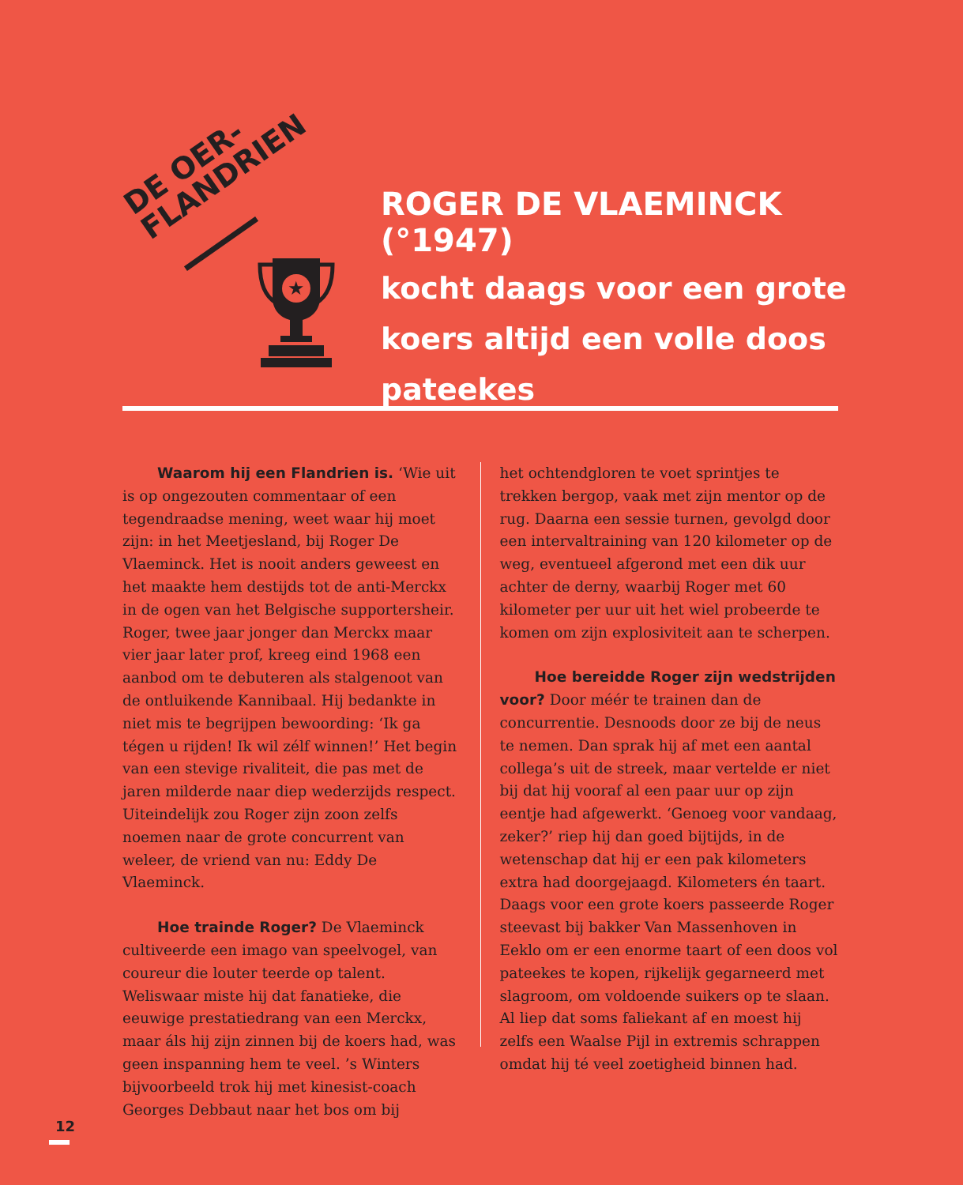DE OER-
FLANDRIEN
★
ROGER DE VLAEMINCK (°1947)
kocht daags voor een grote koers altijd een volle doos pateekes
Waarom hij een Flandrien is. ‘Wie uit is op ongezouten commentaar of een tegendraadse mening, weet waar hij moet zijn: in het Meetjesland, bij Roger De Vlaeminck. Het is nooit anders geweest en het maakte hem destijds tot de anti-Merckx in de ogen van het Belgische supportersheir. Roger, twee jaar jonger dan Merckx maar vier jaar later prof, kreeg eind 1968 een aanbod om te debuteren als stalgenoot van de ontluikende Kannibaal. Hij bedankte in niet mis te begrijpen bewoording: ‘Ik ga tégen u rijden! Ik wil zélf winnen!’ Het begin van een stevige rivaliteit, die pas met de jaren milderde naar diep wederzijds respect. Uiteindelijk zou Roger zijn zoon zelfs noemen naar de grote concurrent van weleer, de vriend van nu: Eddy De Vlaeminck.
Hoe trainde Roger? De Vlaeminck cultiveerde een imago van speelvogel, van coureur die louter teerde op talent. Weliswaar miste hij dat fanatieke, die eeuwige prestatiedrang van een Merckx, maar áls hij zijn zinnen bij de koers had, was geen inspanning hem te veel. ’s Winters bijvoorbeeld trok hij met kinesist-coach Georges Debbaut naar het bos om bij
het ochtendgloren te voet sprintjes te trekken bergop, vaak met zijn mentor op de rug. Daarna een sessie turnen, gevolgd door een intervaltraining van 120 kilometer op de weg, eventueel afgerond met een dik uur achter de derny, waarbij Roger met 60 kilometer per uur uit het wiel probeerde te komen om zijn explosiviteit aan te scherpen.
Hoe bereidde Roger zijn wedstrijden voor? Door méér te trainen dan de concurrentie. Desnoods door ze bij de neus te nemen. Dan sprak hij af met een aantal collega’s uit de streek, maar vertelde er niet bij dat hij vooraf al een paar uur op zijn eentje had afgewerkt. ‘Genoeg voor vandaag, zeker?’ riep hij dan goed bijtijds, in de wetenschap dat hij er een pak kilometers extra had doorgejaagd. Kilometers én taart. Daags voor een grote koers passeerde Roger steevast bij bakker Van Massenhoven in Eeklo om er een enorme taart of een doos vol pateekes te kopen, rijkelijk gegarneerd met slagroom, om voldoende suikers op te slaan. Al liep dat soms faliekant af en moest hij zelfs een Waalse Pijl in extremis schrappen omdat hij té veel zoetigheid binnen had.
12